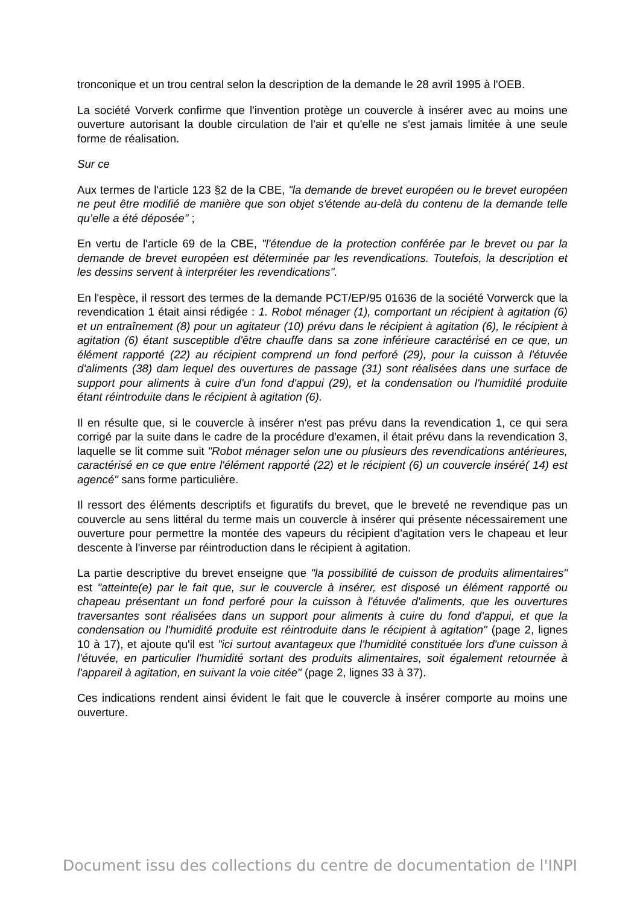tronconique et un trou central selon la description de la demande le 28 avril 1995 à l'OEB.
La société Vorverk confirme que l'invention protège un couvercle à insérer avec au moins une ouverture autorisant la double circulation de l'air et qu'elle ne s'est jamais limitée à une seule forme de réalisation.
Sur ce
Aux termes de l'article 123 §2 de la CBE, "la demande de brevet européen ou le brevet européen ne peut être modifié de manière que son objet s'étende au-delà du contenu de la demande telle qu’elle a été déposée" ;
En vertu de l'article 69 de la CBE, "l'étendue de la protection conférée par le brevet ou par la demande de brevet européen est déterminée par les revendications. Toutefois, la description et les dessins servent à interpréter les revendications".
En l'espèce, il ressort des termes de la demande PCT/EP/95 01636 de la société Vorwerck que la revendication 1 était ainsi rédigée : 1. Robot ménager (1), comportant un récipient à agitation (6) et un entraînement (8) pour un agitateur (10) prévu dans le récipient à agitation (6), le récipient à agitation (6) étant susceptible d'être chauffe dans sa zone inférieure caractérisé en ce que, un élément rapporté (22) au récipient comprend un fond perforé (29), pour la cuisson à l'étuvée d'aliments (38) dam lequel des ouvertures de passage (31) sont réalisées dans une surface de support pour aliments à cuire d'un fond d'appui (29), et la condensation ou l'humidité produite étant réintroduite dans le récipient à agitation (6).
Il en résulte que, si le couvercle à insérer n'est pas prévu dans la revendication 1, ce qui sera corrigé par la suite dans le cadre de la procédure d'examen, il était prévu dans la revendication 3, laquelle se lit comme suit "Robot ménager selon une ou plusieurs des revendications antérieures, caractérisé en ce que entre l'élément rapporté (22) et le récipient (6) un couvercle inséré( 14) est agencé" sans forme particulière.
Il ressort des éléments descriptifs et figuratifs du brevet, que le breveté ne revendique pas un couvercle au sens littéral du terme mais un couvercle à insérer qui présente nécessairement une ouverture pour permettre la montée des vapeurs du récipient d'agitation vers le chapeau et leur descente à l'inverse par réintroduction dans le récipient à agitation.
La partie descriptive du brevet enseigne que "la possibilité de cuisson de produits alimentaires" est "atteinte(e) par le fait que, sur le couvercle à insérer, est disposé un élément rapporté ou chapeau présentant un fond perforé pour la cuisson à l'étuvée d'aliments, que les ouvertures traversantes sont réalisées dans un support pour aliments à cuire du fond d'appui, et que la condensation ou l'humidité produite est réintroduite dans le récipient à agitation" (page 2, lignes 10 à 17), et ajoute qu'il est "ici surtout avantageux que l'humidité constituée lors d'une cuisson à l'étuvée, en particulier l'humidité sortant des produits alimentaires, soit également retournée à l'appareil à agitation, en suivant la voie citée" (page 2, lignes 33 à 37).
Ces indications rendent ainsi évident le fait que le couvercle à insérer comporte au moins une ouverture.
Document issu des collections du centre de documentation de l'INPI